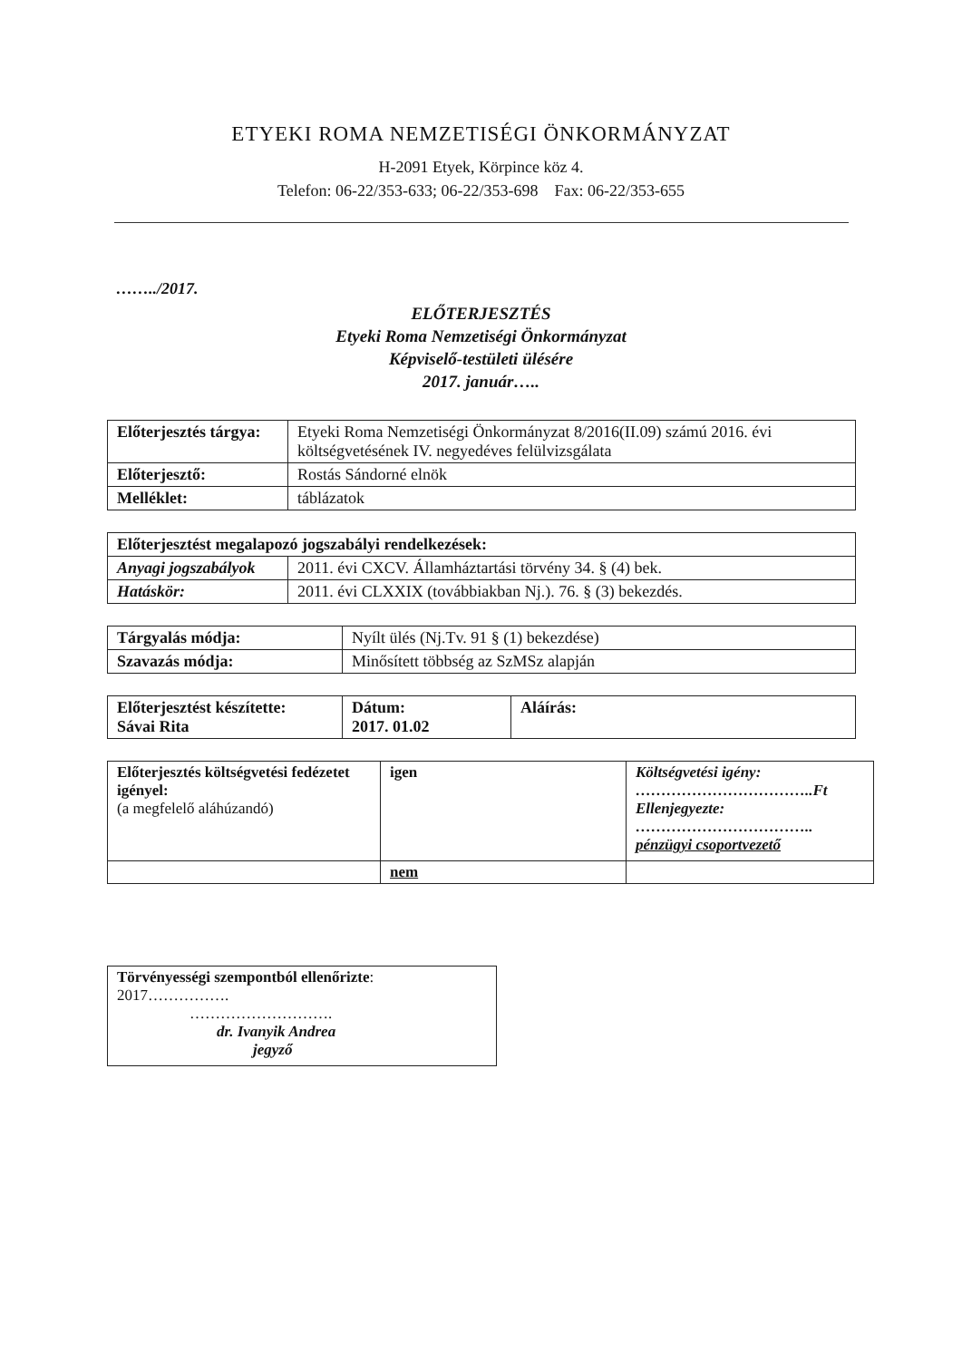ETYEKI ROMA NEMZETISÉGI ÖNKORMÁNYZAT
H-2091 Etyek, Körpince köz 4.
Telefon: 06-22/353-633; 06-22/353-698 Fax: 06-22/353-655
……../2017.
ELŐTERJESZTÉS
Etyeki Roma Nemzetiségi Önkormányzat
Képviselő-testületi ülésére
2017. január…..
| Előterjesztés tárgya: | Etyeki Roma Nemzetiségi Önkormányzat 8/2016(II.09) számú 2016. évi költségvetésének IV. negyedéves felülvizsgálata |
| Előterjesztő: | Rostás Sándorné elnök |
| Melléklet: | táblázatok |
| Előterjesztést megalapozó jogszabályi rendelkezések: | |
| Anyagi jogszabályok | 2011. évi CXCV. Államháztartási törvény 34. § (4) bek. |
| Hatáskör: | 2011. évi CLXXIX (továbbiakban Nj.). 76. § (3) bekezdés. |
| Tárgyalás módja: | Nyílt ülés (Nj.Tv. 91 § (1) bekezdése) |
| Szavazás módja: | Minősített többség az SzMSz alapján |
| Előterjesztést készítette: Sávai Rita | Dátum: 2017. 01.02 | Aláírás: |
| Előterjesztés költségvetési fedézetet igényel: (a megfelelő aláhúzandó) | igen | Költségvetési igény: ……………………………..Ft Ellenjegyezte: …………………………….. pénzügyi csoportvezető |
| | nem | |
| Törvényességi szempontból ellenőrizte : 2017……………. ………………………. dr. Ivanyik Andrea jegyző |